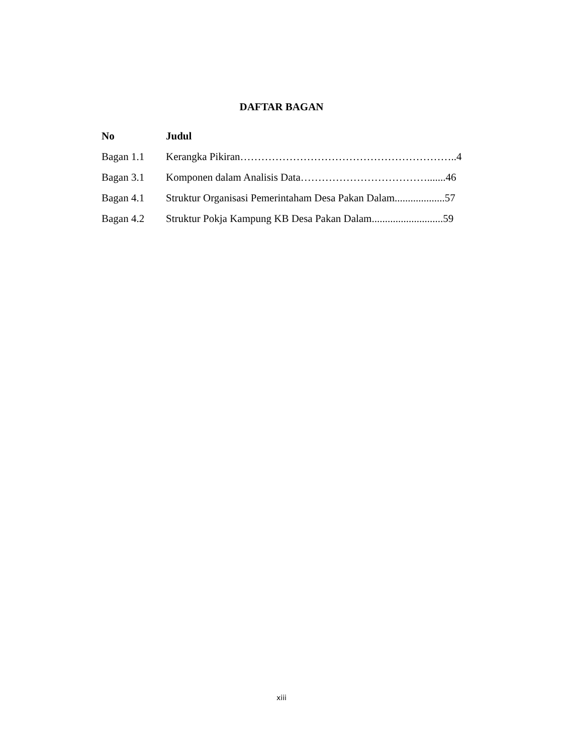DAFTAR BAGAN
No Judul
Bagan 1.1 Kerangka Pikiran……………………………………………………..40
Bagan 3.1 Komponen dalam Analisis Data……………………………….......46
Bagan 4.1 Struktur Organisasi Pemerintaham Desa Pakan Dalam...................57
Bagan 4.2 Struktur Pokja Kampung KB Desa Pakan Dalam...........................59
xiii